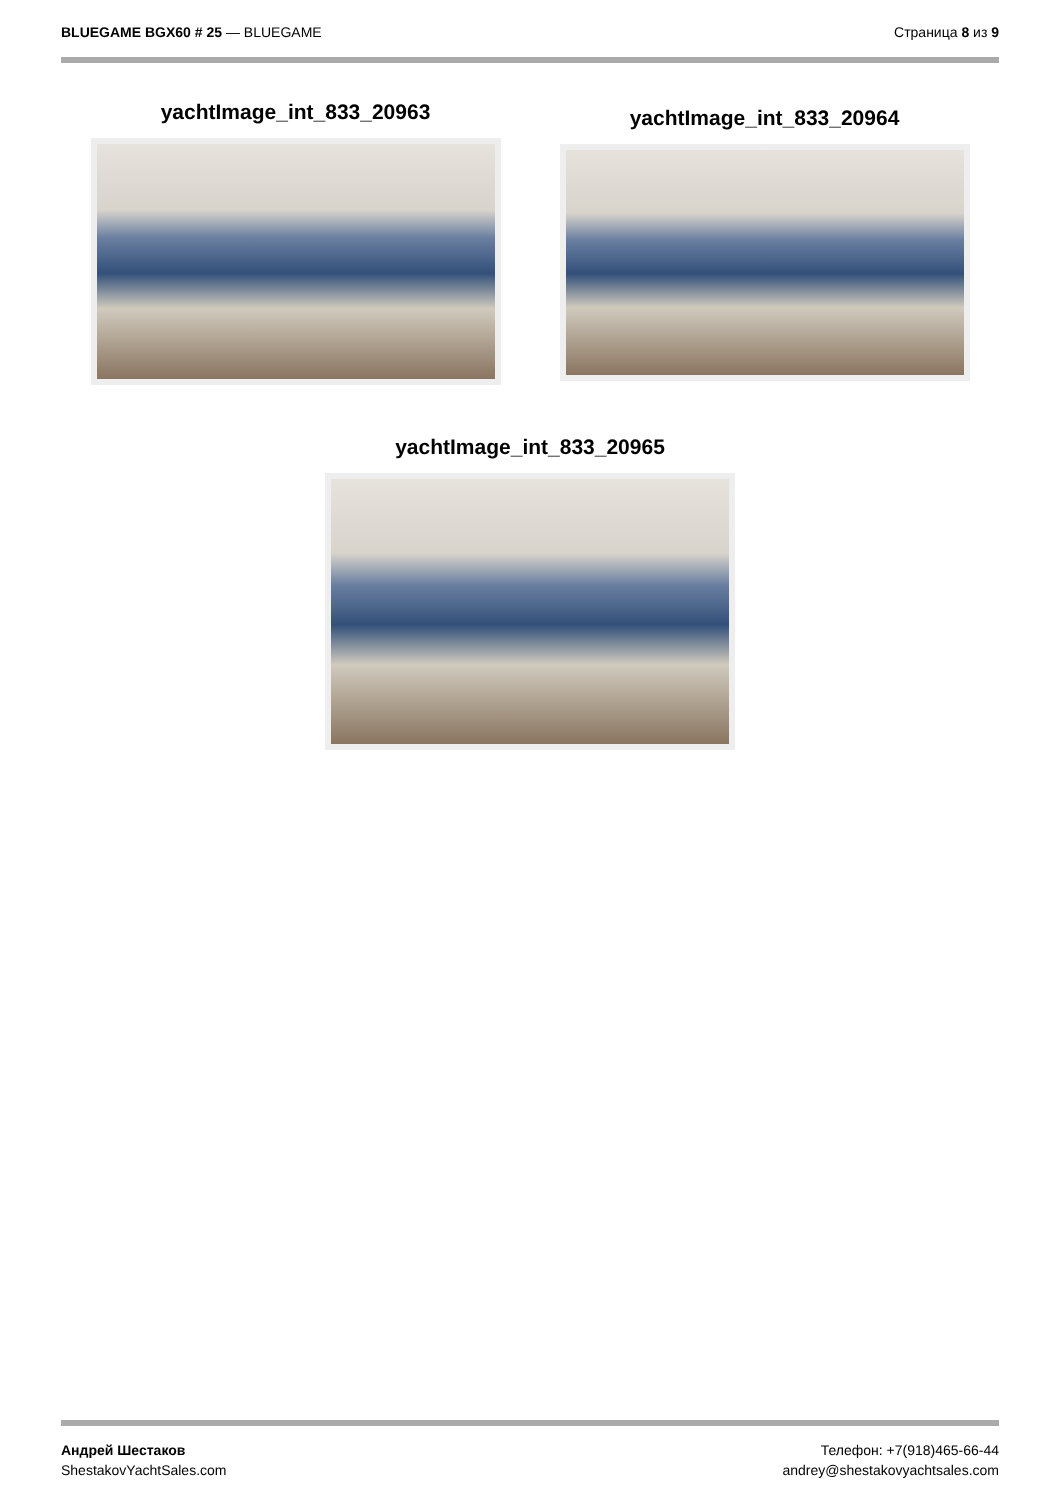BLUEGAME BGX60 # 25 — BLUEGAME Страница 8 из 9
yachtImage_int_833_20963
yachtImage_int_833_20964
yachtImage_int_833_20965
Андрей Шестаков
ShestakovYachtSales.com
Телефон: +7(918)465-66-44
andrey@shestakovyachtsales.com